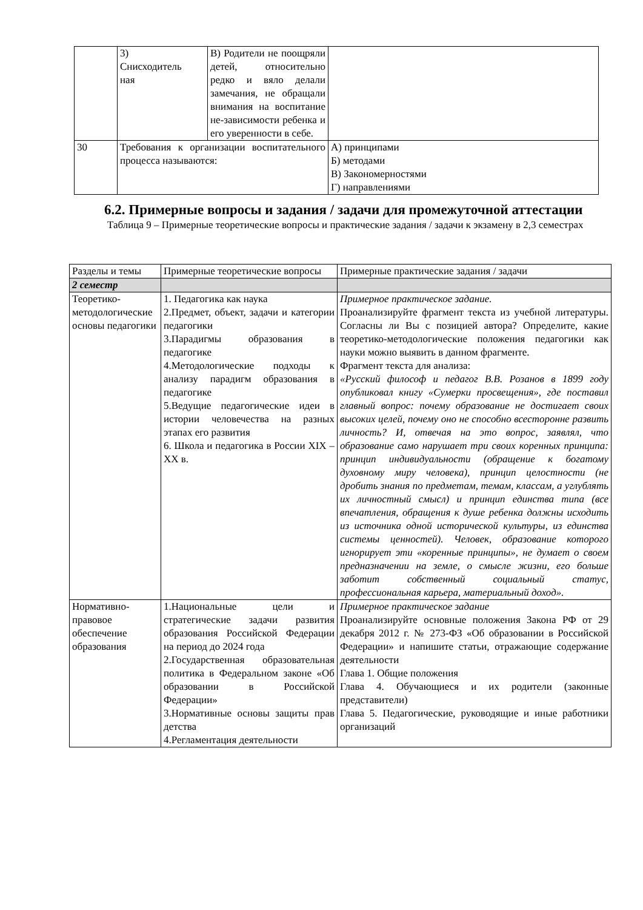| | 3) Снисходитель ная | В) Родители не поощряли детей, относительно редко и вяло делали замечания, не обращали внимания на воспитание не-зависимости ребенка и его уверенности в себе. | |
| 30 | Требования к организации воспитательного процесса называются: | | А) принципами Б) методами В) Закономерностями Г) направлениями |
6.2. Примерные вопросы и задания / задачи для промежуточной аттестации
Таблица 9 – Примерные теоретические вопросы и практические задания / задачи к экзамену в 2,3 семестрах
| Разделы и темы | Примерные теоретические вопросы | Примерные практические задания / задачи |
| --- | --- | --- |
| 2 семестр | | |
| Теоретико-методологические основы педагогики | 1. Педагогика как наука 2.Предмет, объект, задачи и категории педагогики 3.Парадигмы образования в педагогике 4.Методологические подходы к анализу парадигм образования в педагогике 5.Ведущие педагогические идеи в истории человечества на разных этапах его развития 6. Школа и педагогика в России XIX –XX в. | Примерное практическое задание. Проанализируйте фрагмент текста из учебной литературы. Согласны ли Вы с позицией автора? Определите, какие теоретико-методологические положения педагогики как науки можно выявить в данном фрагменте. Фрагмент текста для анализа: «Русский философ и педагог В.В. Розанов в 1899 году опубликовал книгу «Сумерки просвещения», где поставил главный вопрос: почему образование не достигает своих высоких целей, почему оно не способно всесторонне развить личность? И, отвечая на это вопрос, заявлял, что образование само нарушает три своих коренных принципа: принцип индивидуальности (обращение к богатому духовному миру человека), принцип целостности (не дробить знания по предметам, темам, классам, а углублять их личностный смысл) и принцип единства типа (все впечатления, обращения к душе ребенка должны исходить из источника одной исторической культуры, из единства системы ценностей). Человек, образование которого игнорирует эти «коренные принципы», не думает о своем предназначении на земле, о смысле жизни, его больше заботит собственный социальный статус, профессиональная карьера, материальный доход». |
| Нормативно-правовое обеспечение образования | 1.Национальные цели и стратегические задачи развития образования Российской Федерации на период до 2024 года 2.Государственная образовательная политика в Федеральном законе «Об образовании в Российской Федерации» 3.Нормативные основы защиты прав детства 4.Регламентация деятельности | Примерное практическое задание Проанализируйте основные положения Закона РФ от 29 декабря 2012 г. № 273-ФЗ «Об образовании в Российской Федерации» и напишите статьи, отражающие содержание деятельности Глава 1. Общие положения Глава 4. Обучающиеся и их родители (законные представители) Глава 5. Педагогические, руководящие и иные работники организаций |